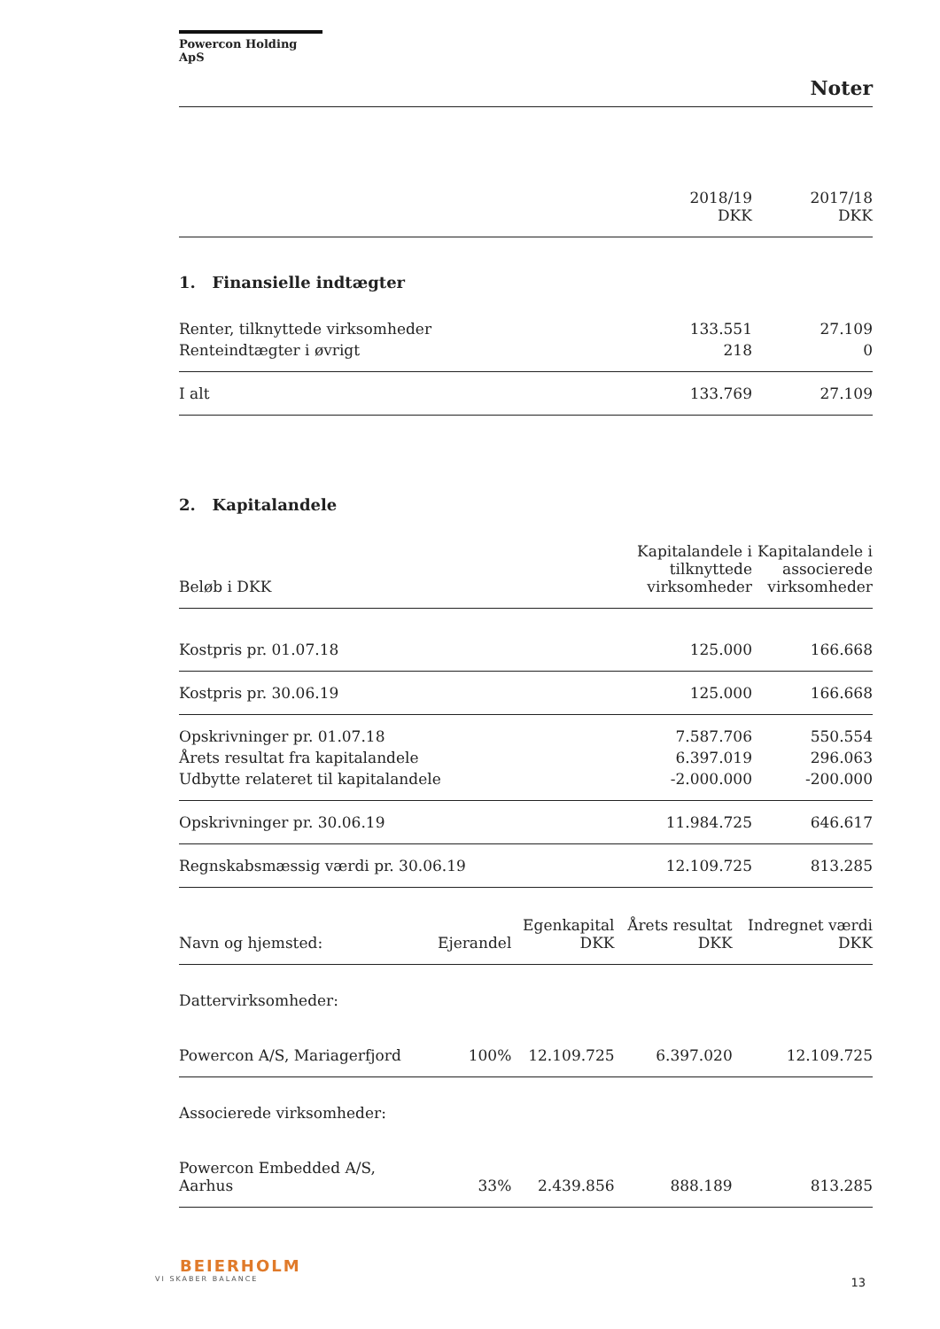Powercon Holding ApS
Noter
| | 2018/19 DKK | 2017/18 DKK |
1. Finansielle indtægter
| Renter, tilknyttede virksomheder | 133.551 | 27.109 |
| Renteindtægter i øvrigt | 218 | 0 |
| I alt | 133.769 | 27.109 |
2. Kapitalandele
| Beløb i DKK | Kapitalandele i tilknyttede virksomheder | Kapitalandele i associerede virksomheder |
| --- | --- | --- |
| Kostpris pr. 01.07.18 | 125.000 | 166.668 |
| Kostpris pr. 30.06.19 | 125.000 | 166.668 |
| Opskrivninger pr. 01.07.18 | 7.587.706 | 550.554 |
| Årets resultat fra kapitalandele | 6.397.019 | 296.063 |
| Udbytte relateret til kapitalandele | -2.000.000 | -200.000 |
| Opskrivninger pr. 30.06.19 | 11.984.725 | 646.617 |
| Regnskabsmæssig værdi pr. 30.06.19 | 12.109.725 | 813.285 |
| Navn og hjemsted: | Ejerandel | Egenkapital DKK | Årets resultat DKK | Indregnet værdi DKK |
| --- | --- | --- | --- | --- |
| Dattervirksomheder: | | | | |
| Powercon A/S, Mariagerfjord | 100% | 12.109.725 | 6.397.020 | 12.109.725 |
| Associerede virksomheder: | | | | |
| Powercon Embedded A/S, Aarhus | 33% | 2.439.856 | 888.189 | 813.285 |
BEIERHOLM
VI SKABER BALANCE
13